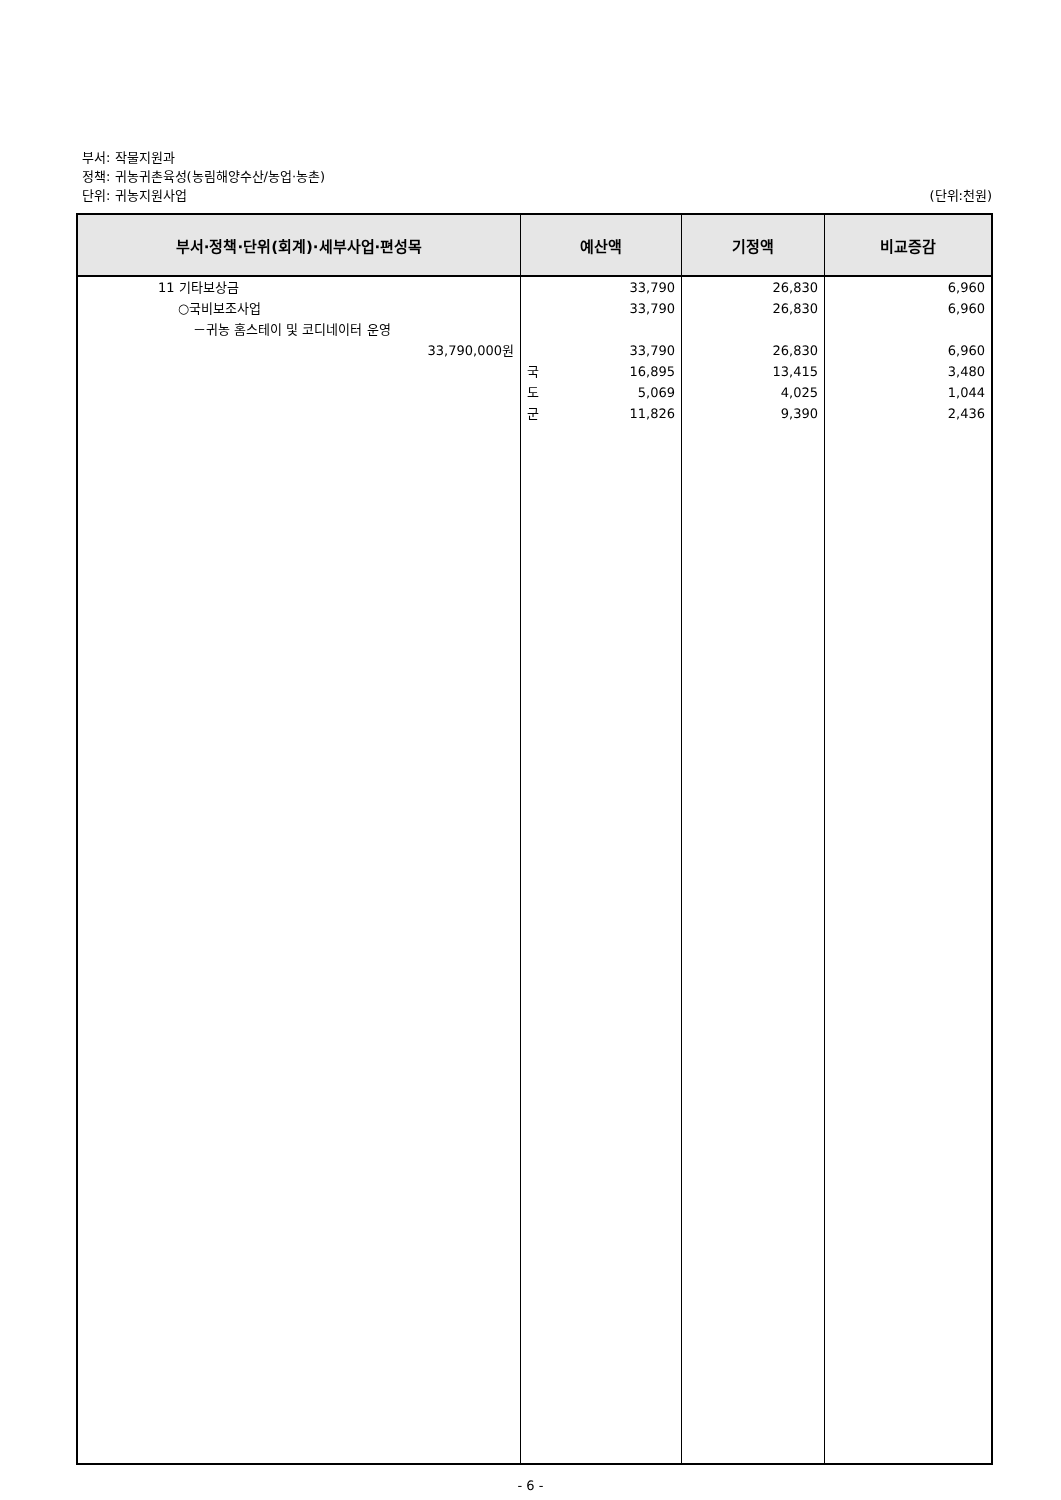부서: 작물지원과
정책: 귀농귀촌육성(농림해양수산/농업·농촌)
단위: 귀농지원사업 (단위:천원)
| 부서·정책·단위(회계)·세부사업·편성목 | 예산액 | 기정액 | 비교증감 |
| --- | --- | --- | --- |
| 11 기타보상금 ○국비보조사업 －귀농 홈스테이 및 코디네이터 운영 33,790,000원 | 33,790 33,790 33,790 국 16,895 도 5,069 군 11,826 | 26,830 26,830 26,830 13,415 4,025 9,390 | 6,960 6,960 6,960 3,480 1,044 2,436 |
- 6 -